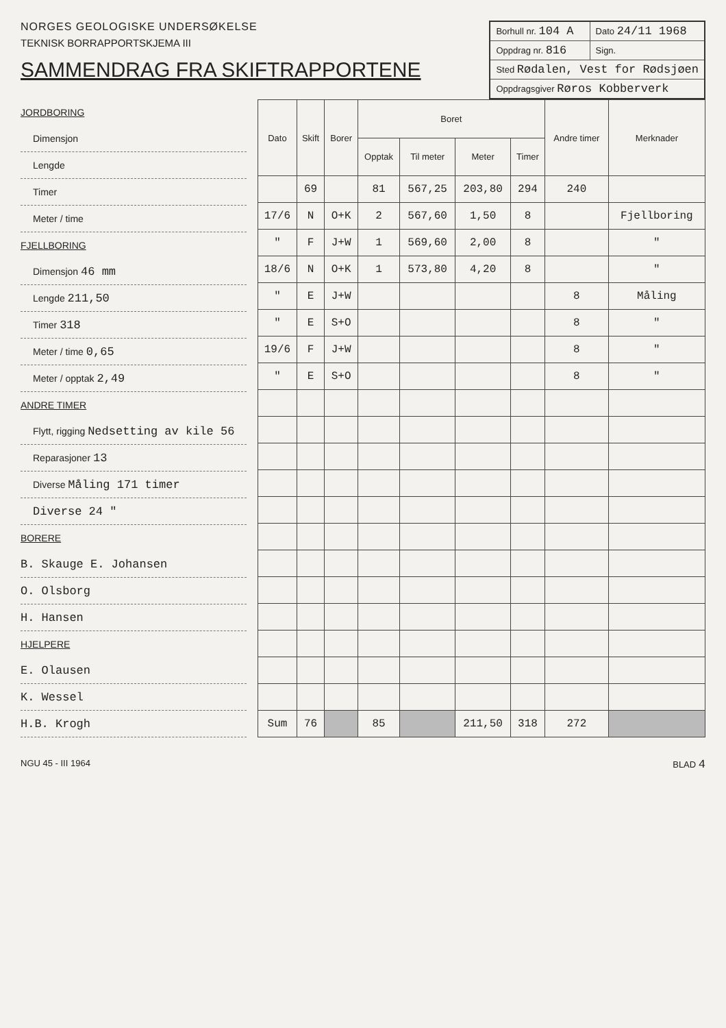NORGES GEOLOGISKE UNDERSØKELSE
TEKNISK BORRAPPORTSKJEMA III
SAMMENDRAG FRA SKIFTRAPPORTENE
| Borhull nr. 104 A | Dato 24/11 1968 |
| Oppdrag nr. 816 | Sign. |
| Sted Rødalen, Vest for Rødsjøen | |
| Oppdragsgiver Røros Kobberverk | |
JORDBORING
Dimensjon
Lengde
Timer
Meter / time
FJELLBORING
Dimensjon 46 mm
Lengde 211,50
Timer 318
Meter / time 0,65
Meter / opptak 2,49
ANDRE TIMER
Flytt, rigging Nedsetting av kile 56
Reparasjoner 13
Diverse Måling 171 timer
Diverse 24 "
BORERE
B. Skauge E. Johansen
O. Olsborg
H. Hansen
HJELPERE
E. Olausen
K. Wessel
H.B. Krogh
| Dato | Skift | Borer | Boret | | | | Andre timer | Merknader |
| --- | --- | --- | --- | --- | --- | --- | --- | --- |
| | | | Opptak | Til meter | Meter | Timer | | |
| | 69 | | 81 | 567,25 | 203,80 | 294 | 240 | |
| 17/6 | N | O+K | 2 | 567,60 | 1,50 | 8 | | Fjellboring |
| " | F | J+W | 1 | 569,60 | 2,00 | 8 | | " |
| 18/6 | N | O+K | 1 | 573,80 | 4,20 | 8 | | " |
| " | E | J+W | | | | | 8 | Måling |
| " | E | S+O | | | | | 8 | " |
| 19/6 | F | J+W | | | | | 8 | " |
| " | E | S+O | | | | | 8 | " |
| Sum | 76 | | 85 | | 211,50 | 318 | 272 | |
NGU 45 - III 1964 BLAD 4